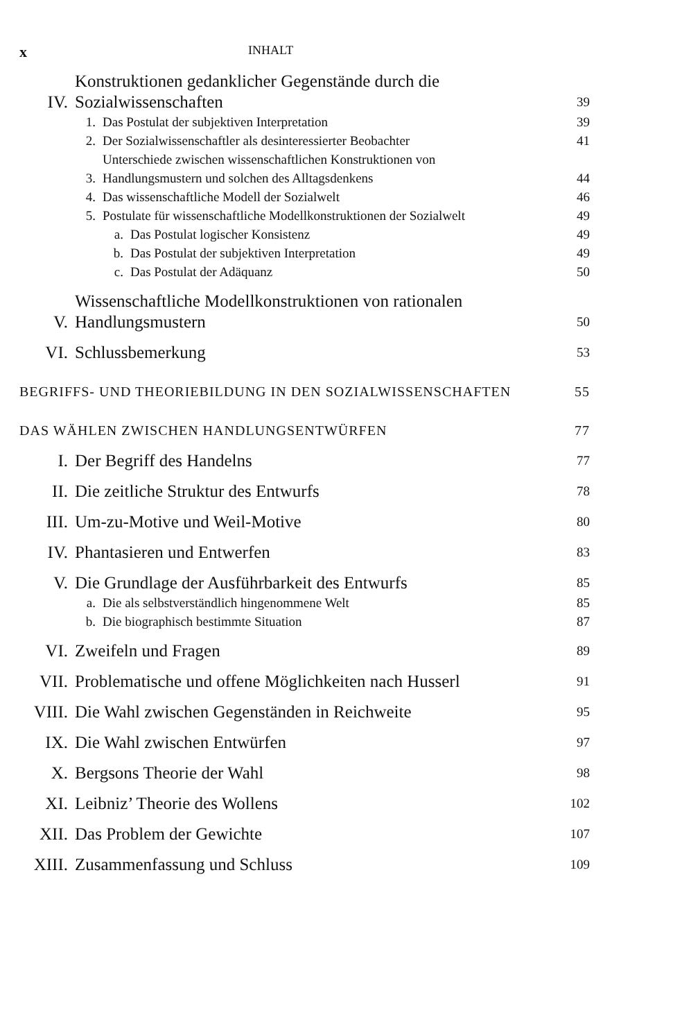x INHALT
IV. Konstruktionen gedanklicher Gegenstände durch die Sozialwissenschaften 39
1. Das Postulat der subjektiven Interpretation 39
2. Der Sozialwissenschaftler als desinteressierter Beobachter 41
3. Unterschiede zwischen wissenschaftlichen Konstruktionen von Handlungsmustern und solchen des Alltagsdenkens 44
4. Das wissenschaftliche Modell der Sozialwelt 46
5. Postulate für wissenschaftliche Modellkonstruktionen der Sozialwelt 49
a. Das Postulat logischer Konsistenz 49
b. Das Postulat der subjektiven Interpretation 49
c. Das Postulat der Adäquanz 50
V. Wissenschaftliche Modellkonstruktionen von rationalen Handlungsmustern 50
VI. Schlussbemerkung 53
BEGRIFFS- UND THEORIEBILDUNG IN DEN SOZIALWISSENSCHAFTEN 55
DAS WÄHLEN ZWISCHEN HANDLUNGSENTWÜRFEN 77
I. Der Begriff des Handelns 77
II. Die zeitliche Struktur des Entwurfs 78
III. Um-zu-Motive und Weil-Motive 80
IV. Phantasieren und Entwerfen 83
V. Die Grundlage der Ausführbarkeit des Entwurfs 85
a. Die als selbstverständlich hingenommene Welt 85
b. Die biographisch bestimmte Situation 87
VI. Zweifeln und Fragen 89
VII. Problematische und offene Möglichkeiten nach Husserl 91
VIII. Die Wahl zwischen Gegenständen in Reichweite 95
IX. Die Wahl zwischen Entwürfen 97
X. Bergsons Theorie der Wahl 98
XI. Leibniz’ Theorie des Wollens 102
XII. Das Problem der Gewichte 107
XIII. Zusammenfassung und Schluss 109